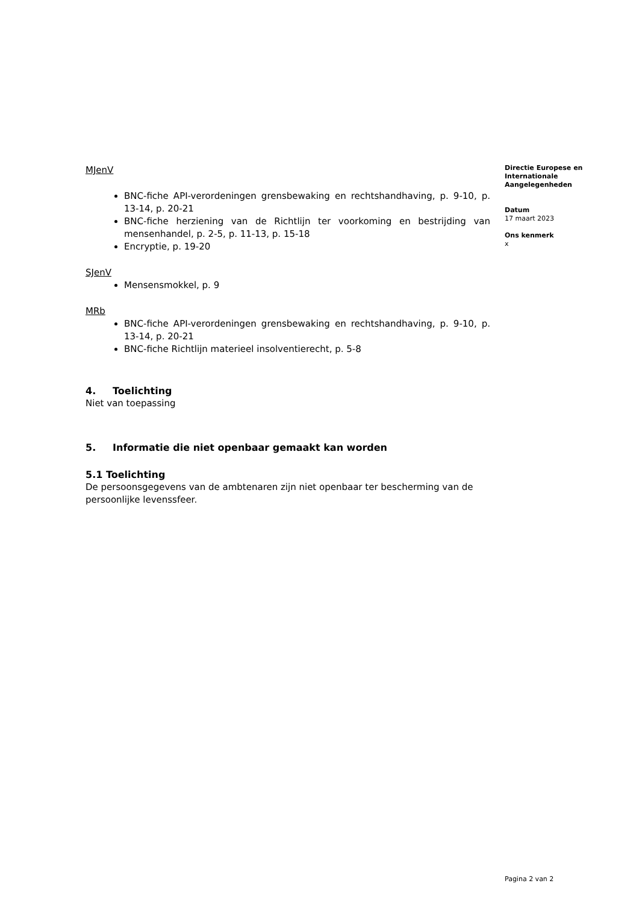MJenV
BNC-fiche API-verordeningen grensbewaking en rechtshandhaving, p. 9-10, p. 13-14, p. 20-21
BNC-fiche herziening van de Richtlijn ter voorkoming en bestrijding van mensenhandel, p. 2-5, p. 11-13, p. 15-18
Encryptie, p. 19-20
SJenV
Mensensmokkel, p. 9
MRb
BNC-fiche API-verordeningen grensbewaking en rechtshandhaving, p. 9-10, p. 13-14, p. 20-21
BNC-fiche Richtlijn materieel insolventierecht, p. 5-8
4. Toelichting
Niet van toepassing
5. Informatie die niet openbaar gemaakt kan worden
5.1 Toelichting
De persoonsgegevens van de ambtenaren zijn niet openbaar ter bescherming van de persoonlijke levenssfeer.
Directie Europese en Internationale Aangelegenheden
Datum
17 maart 2023
Ons kenmerk
x
Pagina 2 van 2